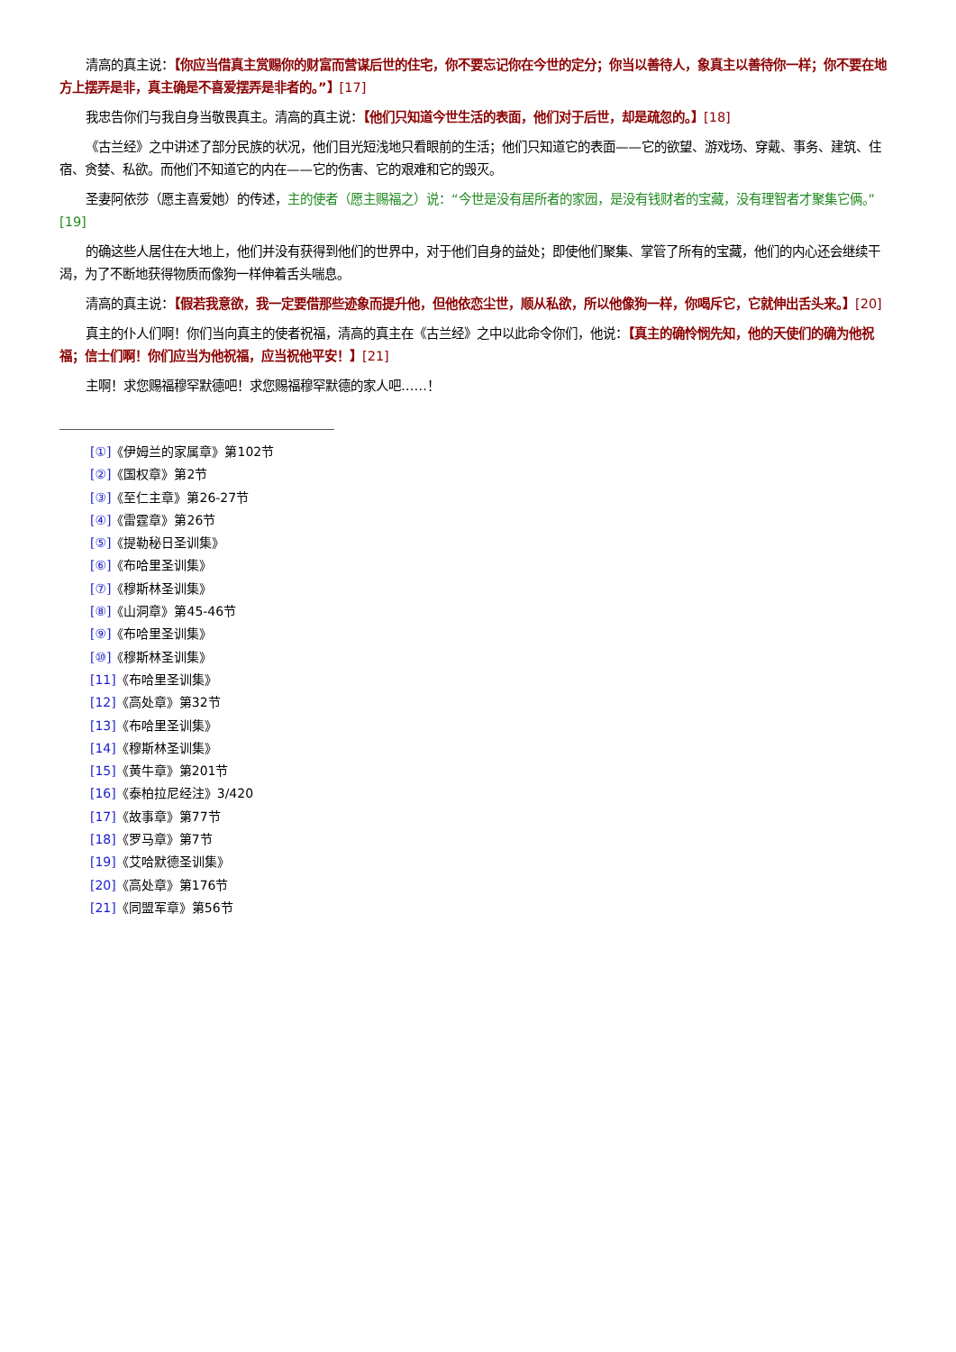清高的真主说：【你应当借真主赏赐你的财富而营谋后世的住宅，你不要忘记你在今世的定分；你当以善待人，象真主以善待你一样；你不要在地方上摆弄是非，真主确是不喜爱摆弄是非者的。”】[17]
我忠告你们与我自身当敬畏真主。清高的真主说：【他们只知道今世生活的表面，他们对于后世，却是疏忽的。】[18]
《古兰经》之中讲述了部分民族的状况，他们目光短浅地只看眼前的生活；他们只知道它的表面——它的欲望、游戏场、穿戴、事务、建筑、住宿、贪婪、私欲。而他们不知道它的内在——它的伤害、它的艰难和它的毁灭。
圣妻阿依莎（愿主喜爱她）的传述，主的使者（愿主赐福之）说：“今世是没有居所者的家园，是没有钱财者的宝藏，没有理智者才聚集它俩。”[19]
的确这些人居住在大地上，他们并没有获得到他们的世界中，对于他们自身的益处；即使他们聚集、掌管了所有的宝藏，他们的内心还会继续干渴，为了不断地获得物质而像狗一样伸着舌头喘息。
清高的真主说：【假若我意欲，我一定要借那些迹象而提升他，但他依恋尘世，顺从私欲，所以他像狗一样，你喝斥它，它就伸出舌头来。】[20]
真主的仆人们啊！你们当向真主的使者祝福，清高的真主在《古兰经》之中以此命令你们，他说：【真主的确怜悯先知，他的天使们的确为他祝福；信士们啊！你们应当为他祝福，应当祝他平安！】[21]
主啊！求您赐福穆罕默德吧！求您赐福穆罕默德的家人吧……！
[①]《伊姆兰的家属章》第102节
[②]《国权章》第2节
[③]《至仁主章》第26-27节
[④]《雷霆章》第26节
[⑤]《提勒秘日圣训集》
[⑥]《布哈里圣训集》
[⑦]《穆斯林圣训集》
[⑧]《山洞章》第45-46节
[⑨]《布哈里圣训集》
[⑩]《穆斯林圣训集》
[11]《布哈里圣训集》
[12]《高处章》第32节
[13]《布哈里圣训集》
[14]《穆斯林圣训集》
[15]《黄牛章》第201节
[16]《泰柏拉尼经注》3/420
[17]《故事章》第77节
[18]《罗马章》第7节
[19]《艾哈默德圣训集》
[20]《高处章》第176节
[21]《同盟军章》第56节